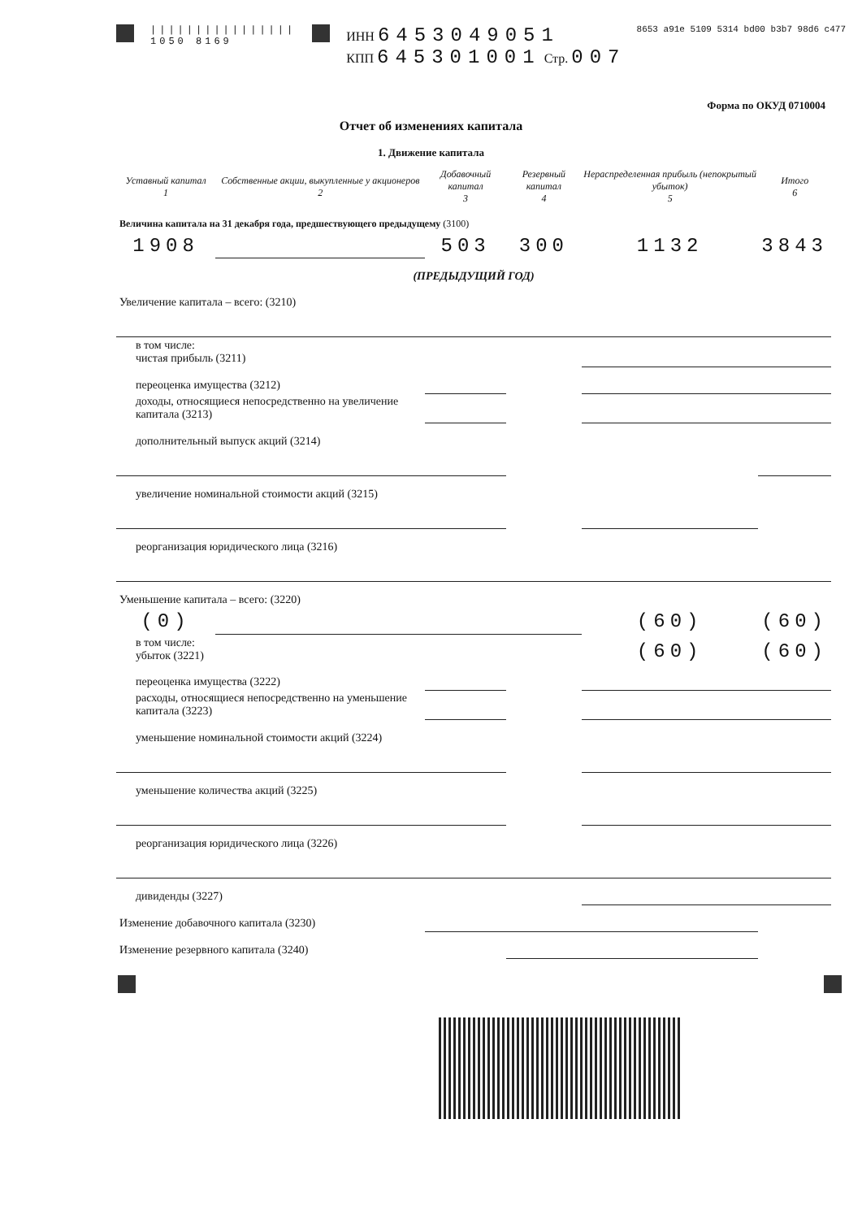||||||||||||||||
1050 8169
ИНН 6453049051
КПП 645301001 Стр. 007
8653 a91e 5109 5314 bd00 b3b7 98d6 c477
Отчет об изменениях капитала
Форма по ОКУД 0710004
1. Движение капитала
| Уставный капитал 1 | Собственные акции, выкупленные у акционеров 2 | Добавочный капитал 3 | Резервный капитал 4 | Нераспределенная прибыль (непокрытый убыток) 5 | Итого 6 |
| --- | --- | --- | --- | --- | --- |
| Величина капитала на 31 декабря года, предшествующего предыдущему (3100) | | | | | |
| 1908 | | 503 | 300 | 1132 | 3843 |
| (ПРЕДЫДУЩИЙ ГОД) | | | | | |
| Увеличение капитала – всего: (3210) | | | | | |
| в том числе: чистая прибыль (3211) | | | | | |
| переоценка имущества (3212) | | | | | |
| доходы, относящиеся непосредственно на увеличение капитала (3213) | | | | | |
| дополнительный выпуск акций (3214) | | | | | |
| увеличение номинальной стоимости акций (3215) | | | | | |
| реорганизация юридического лица (3216) | | | | | |
| Уменьшение капитала – всего: (3220) | | | | | |
| (0) | | | | (60) | (60) |
| в том числе: убыток (3221) | | | | (60) | (60) |
| переоценка имущества (3222) | | | | | |
| расходы, относящиеся непосредственно на уменьшение капитала (3223) | | | | | |
| уменьшение номинальной стоимости акций (3224) | | | | | |
| уменьшение количества акций (3225) | | | | | |
| реорганизация юридического лица (3226) | | | | | |
| дивиденды (3227) | | | | | |
| Изменение добавочного капитала (3230) | | | | | |
| Изменение резервного капитала (3240) | | | | | |